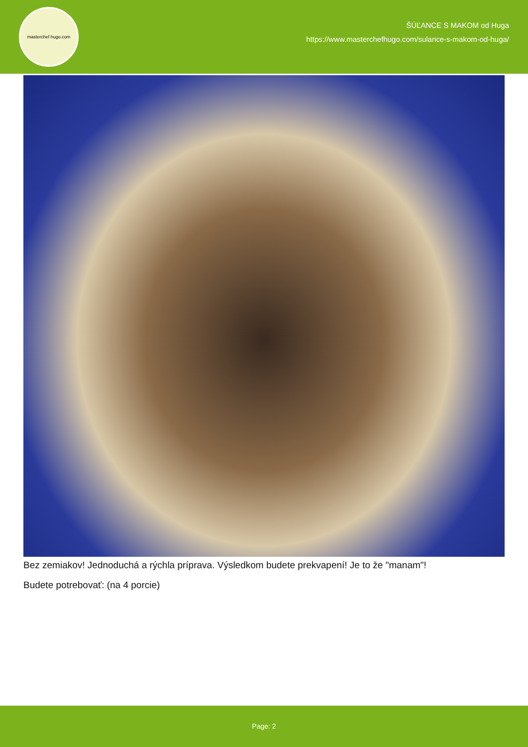masterchef hugo.com
ŠÚĽANCE S MAKOM od Huga
https://www.masterchefhugo.com/sulance-s-makom-od-huga/
Bez zemiakov! Jednoduchá a rýchla príprava. Výsledkom budete prekvapení! Je to že "manam"!
Budete potrebovať: (na 4 porcie)
Page: 2